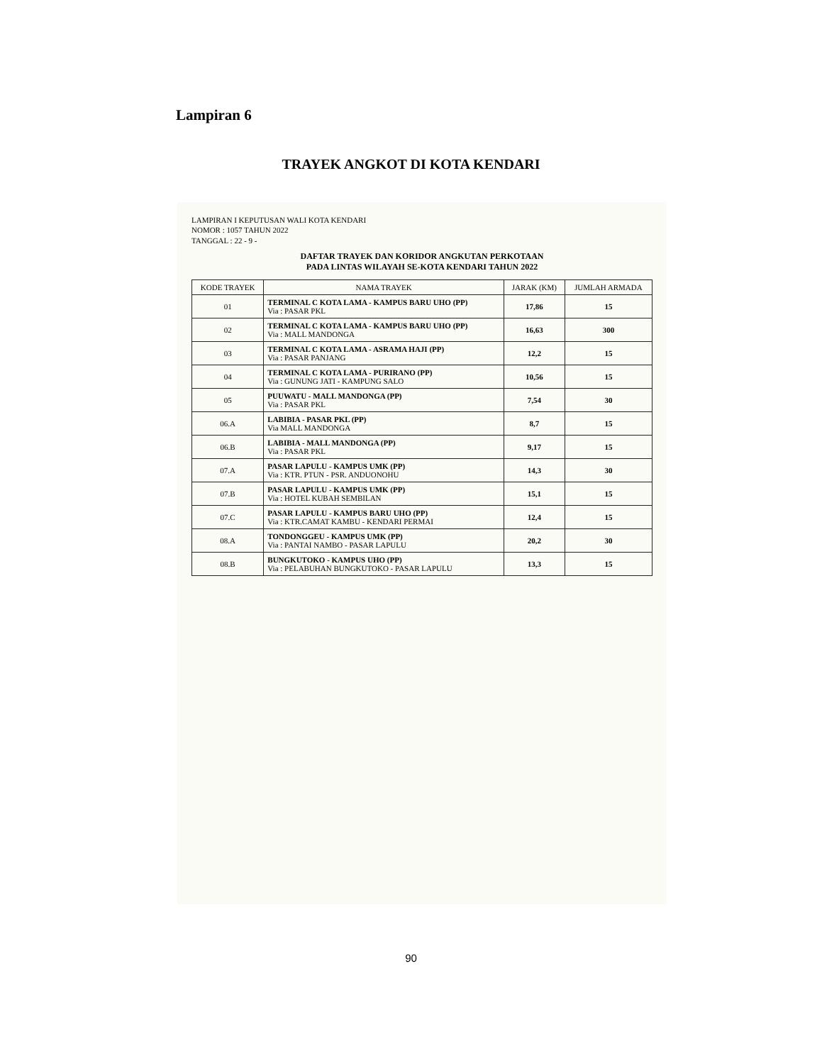Lampiran 6
TRAYEK ANGKOT DI KOTA KENDARI
LAMPIRAN I KEPUTUSAN WALI KOTA KENDARI
NOMOR : 1057 TAHUN 2022
TANGGAL : 22 - 9 -
DAFTAR TRAYEK DAN KORIDOR ANGKUTAN PERKOTAAN
PADA LINTAS WILAYAH SE-KOTA KENDARI TAHUN 2022
| KODE TRAYEK | NAMA TRAYEK | JARAK (KM) | JUMLAH ARMADA |
| --- | --- | --- | --- |
| 01 | TERMINAL C KOTA LAMA - KAMPUS BARU UHO (PP) Via : PASAR PKL | 17,86 | 15 |
| 02 | TERMINAL C KOTA LAMA - KAMPUS BARU UHO (PP) Via : MALL MANDONGA | 16,63 | 300 |
| 03 | TERMINAL C KOTA LAMA - ASRAMA HAJI (PP) Via : PASAR PANJANG | 12,2 | 15 |
| 04 | TERMINAL C KOTA LAMA - PURIRANO (PP) Via : GUNUNG JATI - KAMPUNG SALO | 10,56 | 15 |
| 05 | PUUWATU - MALL MANDONGA (PP) Via : PASAR PKL | 7,54 | 30 |
| 06.A | LABIBIA - PASAR PKL (PP) Via MALL MANDONGA | 8,7 | 15 |
| 06.B | LABIBIA - MALL MANDONGA (PP) Via : PASAR PKL | 9,17 | 15 |
| 07.A | PASAR LAPULU - KAMPUS UMK (PP) Via : KTR. PTUN - PSR. ANDUONOHU | 14,3 | 30 |
| 07.B | PASAR LAPULU - KAMPUS UMK (PP) Via : HOTEL KUBAH SEMBILAN | 15,1 | 15 |
| 07.C | PASAR LAPULU - KAMPUS BARU UHO (PP) Via : KTR.CAMAT KAMBU - KENDARI PERMAI | 12,4 | 15 |
| 08.A | TONDONGGEU - KAMPUS UMK (PP) Via : PANTAI NAMBO - PASAR LAPULU | 20,2 | 30 |
| 08.B | BUNGKUTOKO - KAMPUS UHO (PP) Via : PELABUHAN BUNGKUTOKO - PASAR LAPULU | 13,3 | 15 |
90